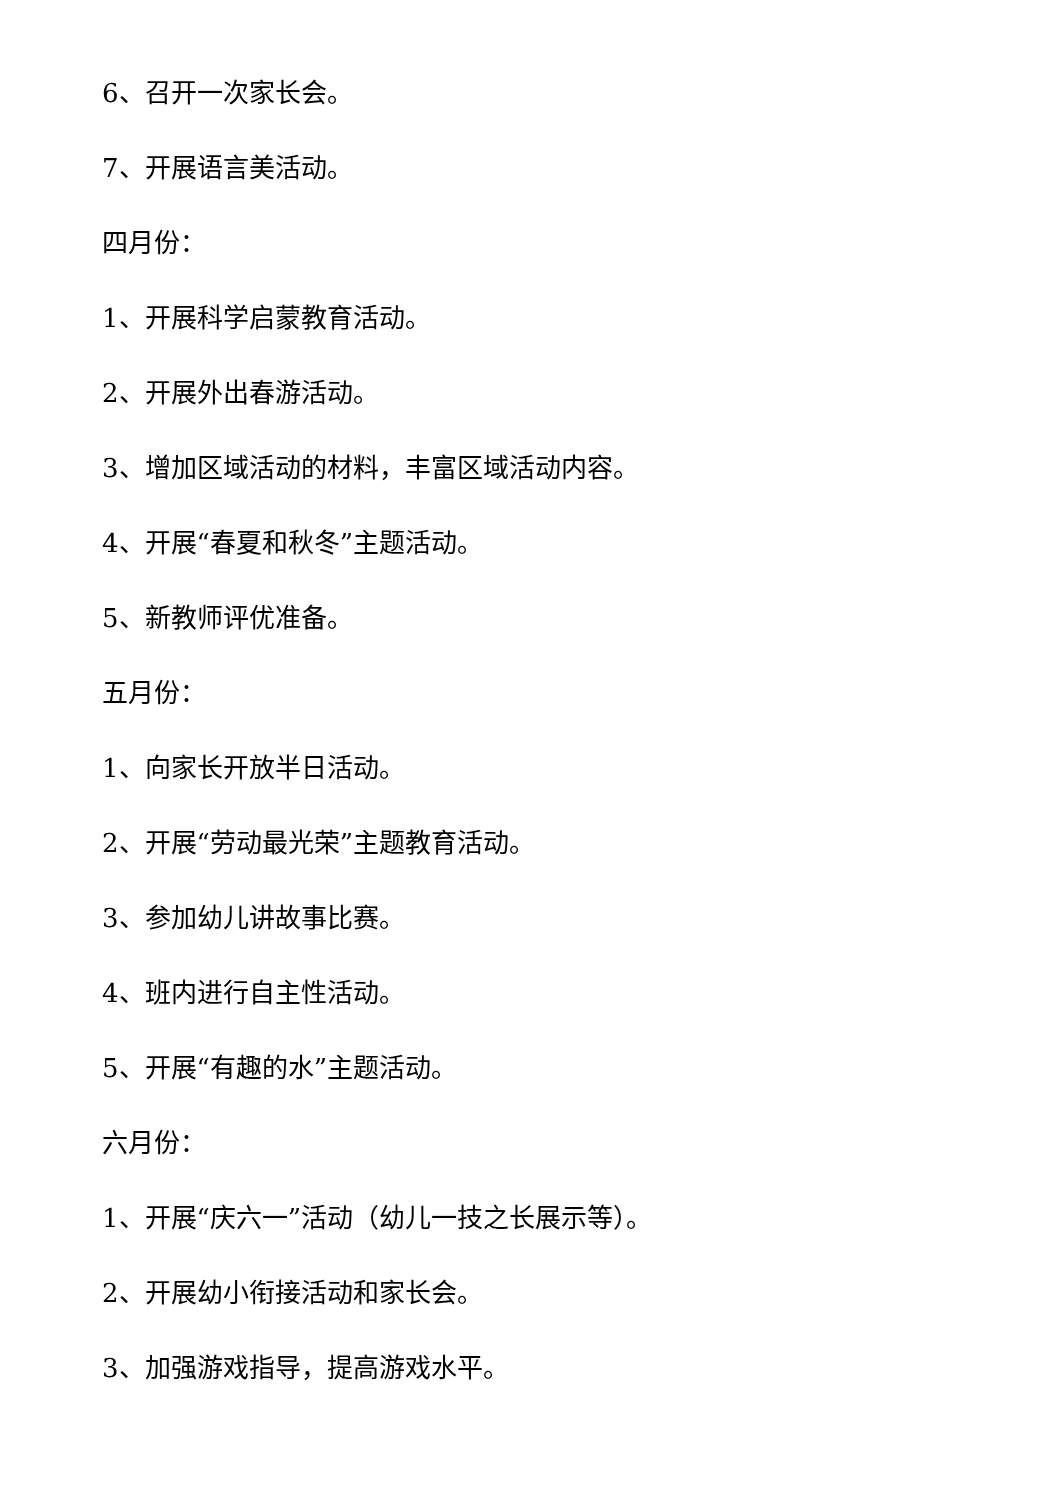6、召开一次家长会。
7、开展语言美活动。
四月份：
1、开展科学启蒙教育活动。
2、开展外出春游活动。
3、增加区域活动的材料，丰富区域活动内容。
4、开展“春夏和秋冬”主题活动。
5、新教师评优准备。
五月份：
1、向家长开放半日活动。
2、开展“劳动最光荣”主题教育活动。
3、参加幼儿讲故事比赛。
4、班内进行自主性活动。
5、开展“有趣的水”主题活动。
六月份：
1、开展“庆六一”活动（幼儿一技之长展示等）。
2、开展幼小衔接活动和家长会。
3、加强游戏指导，提高游戏水平。